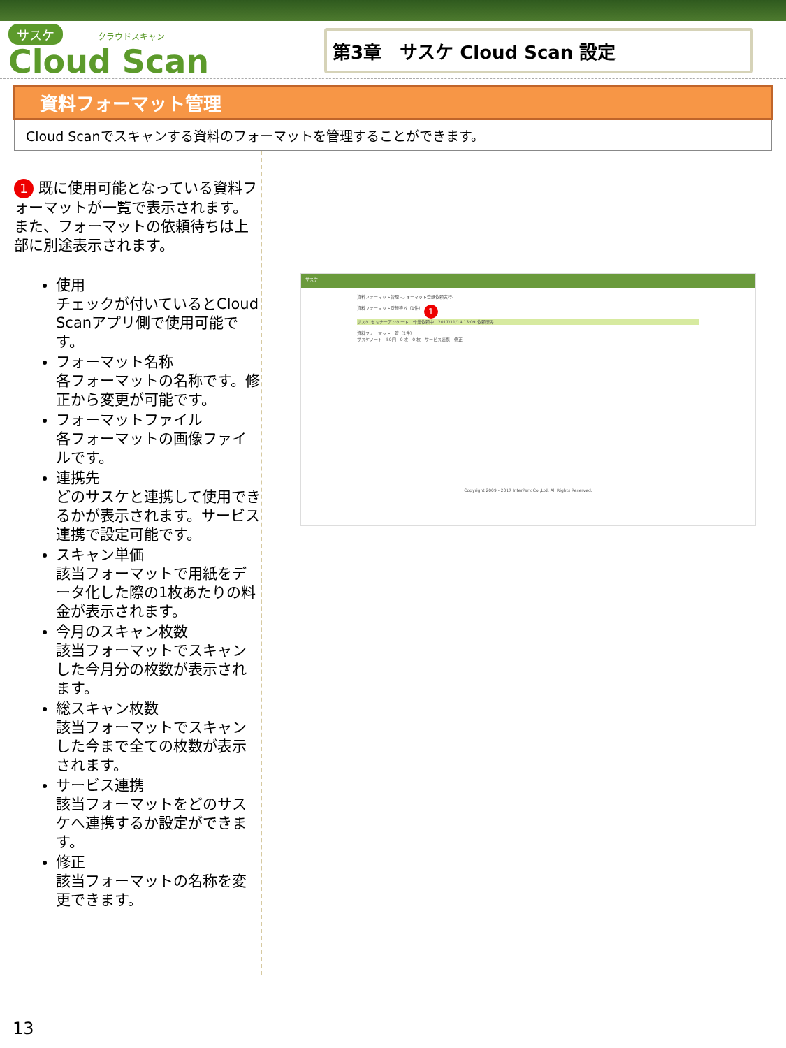サスケ クラウドスキャン
Cloud Scan
第3章　サスケ Cloud Scan 設定
資料フォーマット管理
Cloud Scanでスキャンする資料のフォーマットを管理することができます。
1 既に使用可能となっている資料フォーマットが一覧で表示されます。また、フォーマットの依頼待ちは上部に別途表示されます。
使用
チェックが付いているとCloud Scanアプリ側で使用可能です。
フォーマット名称
各フォーマットの名称です。修正から変更が可能です。
フォーマットファイル
各フォーマットの画像ファイルです。
連携先
どのサスケと連携して使用できるかが表示されます。サービス連携で設定可能です。
スキャン単価
該当フォーマットで用紙をデータ化した際の1枚あたりの料金が表示されます。
今月のスキャン枚数
該当フォーマットでスキャンした今月分の枚数が表示されます。
総スキャン枚数
該当フォーマットでスキャンした今まで全ての枚数が表示されます。
サービス連携
該当フォーマットをどのサスケへ連携するか設定ができます。
修正
該当フォーマットの名称を変更できます。
サスケ
資料フォーマット管理 -フォーマット登録依頼実行-
資料フォーマット登録待ち（1件） 1
サスケ セミナーアンケート　作業依頼中　2017/11/14 13:09 依頼済み
資料フォーマット一覧（1件）
サスケノート　50円　0 枚　0 枚　サービス連携　修正
Copyright 2009 - 2017 InterPark Co.,Ltd. All Rights Reserved.
13